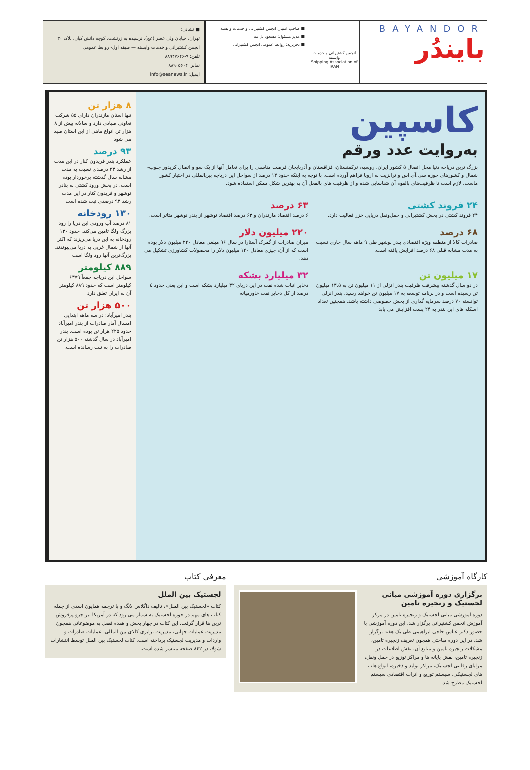BAYANDOR
بایندُر
انجمن کشتیرانی و خدمات وابسته
Shipping Association of IRAN
■ صاحب امتیاز: انجمن کشتیرانی و خدمات وابسته
■ مدیر مسئول: مسعود پل مه
■ تحریریه: روابط عمومی انجمن کشتیرانی
■ نشانی:
تهران، خیابان ولی عصر (عج)، نرسیده به زرتشت، کوچه دانش کیان، پلاک ۳۰
انجمن کشتیرانی و خدمات وابسته — طبقه اول- روابط عمومی
تلفن: ۹-۸۸۹۴۷۶۴۶
نمابر: ۸۸۹۰۵۶۰۴
ایمیل: info@seanews.ir
کاسپین
به‌روایت عدد ورقم
بزرگ ترین دریاچه دنیا محل اتصال ۵ کشور ایران، روسیه، ترکمنستان، قزاقستان و آذربایجان فرصت مناسبی را برای تعامل آنها از یک سو و اتصال کریدور جنوب-شمال و کشورهای حوزه سی.آی.اس و ترانزیت به اروپا فراهم آورده است. با توجه به اینکه حدود ۱۴ درصد از سواحل این دریاچه بین‌المللی در اختیار کشور ماست، لازم است تا ظرفیت‌های بالقوه آن شناسایی شده و از ظرفیت های بالفعل آن به بهترین شکل ممکن استفاده شود.
۲۴ فروند کشتی
۲۴ فروند کشتی در بخش کشتیرانی و حمل‌ونقل دریایی خزر فعالیت دارد.
۶۳ درصد
۶ درصد اقتصاد مازندران و ۶۳ درصد اقتصاد نوشهر از بندر نوشهر متاثر است.
۶۸ درصد
صادرات کالا از منطقه ویژه اقتصادی بندر نوشهر طی ۹ ماهه سال جاری نسبت به مدت مشابه قبلی ۶۸ درصد افزایش یافته است.
۲۲۰ میلیون دلار
میزان صادرات از گمرک آستارا در سال ۹۶ مبلغی معادل ۲۲۰ میلیون دلار بوده است که از آن، چیزی معادل ۱۲۰ میلیون دلار را محصولات کشاورزی تشکیل می دهد.
۱۷ میلیون تن
در دو سال گذشته پیشرفت ظرفیت بندر انزلی از ۱۱ میلیون تن به ۱۳.۵ میلیون تن رسیده است و در برنامه توسعه به ۱۷ میلیون تن خواهد رسید. بندر انزلی توانسته ۷۰ درصد سرمایه گذاری از بخش خصوصی داشته باشد. همچنین تعداد اسکله های این بندر به ۲۴ پست افزایش می یابد
۳۲ میلیارد بشکه
ذخایر اثبات شده نفت در این دریای ۳۲ میلیارد بشکه است و این یعنی حدود ٤ درصد از کل ذخایر نفت خاورمیانه
۸ هزار تن
تنها استان مازندران دارای ۵۵ شرکت تعاونی صیادی دارد و سالانه بیش از ۸ هزار تن انواع ماهی از این استان صید می شود
۹۳ درصد
عملکرد بندر فریدون کنار در این مدت از رشد ۲۳ درصدی نسبت به مدت مشابه سال گذشته برخوردار بوده است. در بخش ورود کشتی به بنادر نوشهر و فریدون کنار در این مدت رشد ۹۳ درصدی ثبت شده است
۱۳۰ رودخانه
۸۱ درصد آب ورودی این دریا را رود بزرگ ولگا تامین می‌کند. حدود ۱۳۰ رودخانه به این دریا می‌ریزند که اکثر آنها از شمال غربی به دریا می‌پیوندند. بزرگ‌ترین آنها رود ولگا است
۸۸۹ کیلومتر
سواحل این دریاچه جمعاً ۶۳۷۹ کیلومتر است که حدود ۸۸۹ کیلومتر آن به ایران تعلق دارد
۵۰۰ هزار تن
بندر امیرآباد: در سه ماهه ابتدایی امسال آمار صادرات از بندر امیرآباد حدود ۲۲۵ هزار تن بوده است. بندر امیرآباد در سال گذشته ۵۰۰ هزار تن صادرات را به ثبت رسانده است.
کارگاه آموزشی
برگزاری دوره آموزشی مبانی لجستیک و زنجیره تامین
دوره آموزشی مبانی لجستیک و زنجیره تامین در مرکز آموزش انجمن کشتیرانی برگزار شد. این دوره آموزشی با حضور دکتر عباس حاجی ابراهیمی طی یک هفته برگزار شد. در این دوره مباحثی همچون تعریف زنجیره تامین، مشکلات زنجیره تامین و منابع آن، نقش اطلاعات در زنجیره تامین، نقش پایانه ها و مراکز توزیع در حمل ونقل، مزایای رقابتی لجستیک، مراکز تولید و ذخیره، انواع هاب های لجستیکی، سیستم توزیع و اثرات اقتصادی سیستم لجستیک مطرح شد.
معرفی کتاب
لجستیک بین الملل
کتاب «لجستیک بین الملل»، تالیف داگلاس لانگ و با ترجمه همایون اسدی از جمله کتاب های مهم در حوزه لجستیک به شمار می رود که در آمریکا نیز جزو پرفروش ترین ها قرار گرفت. این کتاب در چهار بخش و هفده فصل به موضوعاتی همچون مدیریت عملیات جهانی، مدیریت ترابری کالای بین المللی، عملیات صادرات و واردات و مدیریت لجستیک پرداخته است. کتاب لجستیک بین الملل توسط انتشارات شولا، در ۸۴۲ صفحه منتشر شده است.